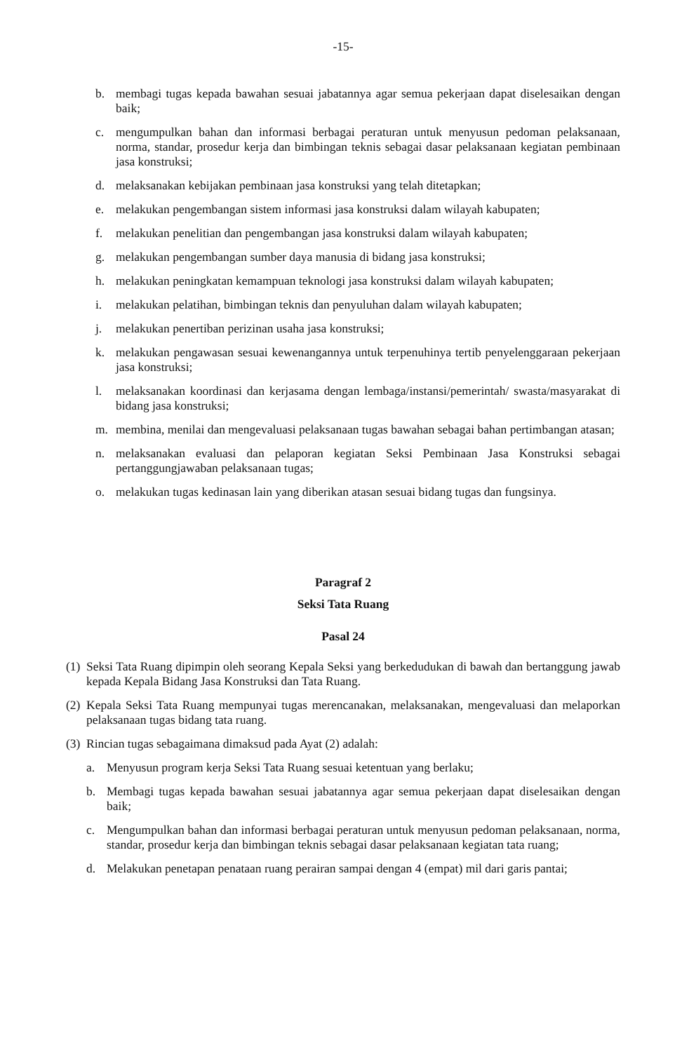-15-
b. membagi tugas kepada bawahan sesuai jabatannya agar semua pekerjaan dapat diselesaikan dengan baik;
c. mengumpulkan bahan dan informasi berbagai peraturan untuk menyusun pedoman pelaksanaan, norma, standar, prosedur kerja dan bimbingan teknis sebagai dasar pelaksanaan kegiatan pembinaan jasa konstruksi;
d. melaksanakan kebijakan pembinaan jasa konstruksi yang telah ditetapkan;
e. melakukan pengembangan sistem informasi jasa konstruksi dalam wilayah kabupaten;
f. melakukan penelitian dan pengembangan jasa konstruksi dalam wilayah kabupaten;
g. melakukan pengembangan sumber daya manusia di bidang jasa konstruksi;
h. melakukan peningkatan kemampuan teknologi jasa konstruksi dalam wilayah kabupaten;
i. melakukan pelatihan, bimbingan teknis dan penyuluhan dalam wilayah kabupaten;
j. melakukan penertiban perizinan usaha jasa konstruksi;
k. melakukan pengawasan sesuai kewenangannya untuk terpenuhinya tertib penyelenggaraan pekerjaan jasa konstruksi;
l. melaksanakan koordinasi dan kerjasama dengan lembaga/instansi/pemerintah/ swasta/masyarakat di bidang jasa konstruksi;
m. membina, menilai dan mengevaluasi pelaksanaan tugas bawahan sebagai bahan pertimbangan atasan;
n. melaksanakan evaluasi dan pelaporan kegiatan Seksi Pembinaan Jasa Konstruksi sebagai pertanggungjawaban pelaksanaan tugas;
o. melakukan tugas kedinasan lain yang diberikan atasan sesuai bidang tugas dan fungsinya.
Paragraf 2
Seksi Tata Ruang
Pasal 24
(1) Seksi Tata Ruang dipimpin oleh seorang Kepala Seksi yang berkedudukan di bawah dan bertanggung jawab kepada Kepala Bidang Jasa Konstruksi dan Tata Ruang.
(2) Kepala Seksi Tata Ruang mempunyai tugas merencanakan, melaksanakan, mengevaluasi dan melaporkan pelaksanaan tugas bidang tata ruang.
(3) Rincian tugas sebagaimana dimaksud pada Ayat (2) adalah:
a. Menyusun program kerja Seksi Tata Ruang sesuai ketentuan yang berlaku;
b. Membagi tugas kepada bawahan sesuai jabatannya agar semua pekerjaan dapat diselesaikan dengan baik;
c. Mengumpulkan bahan dan informasi berbagai peraturan untuk menyusun pedoman pelaksanaan, norma, standar, prosedur kerja dan bimbingan teknis sebagai dasar pelaksanaan kegiatan tata ruang;
d. Melakukan penetapan penataan ruang perairan sampai dengan 4 (empat) mil dari garis pantai;